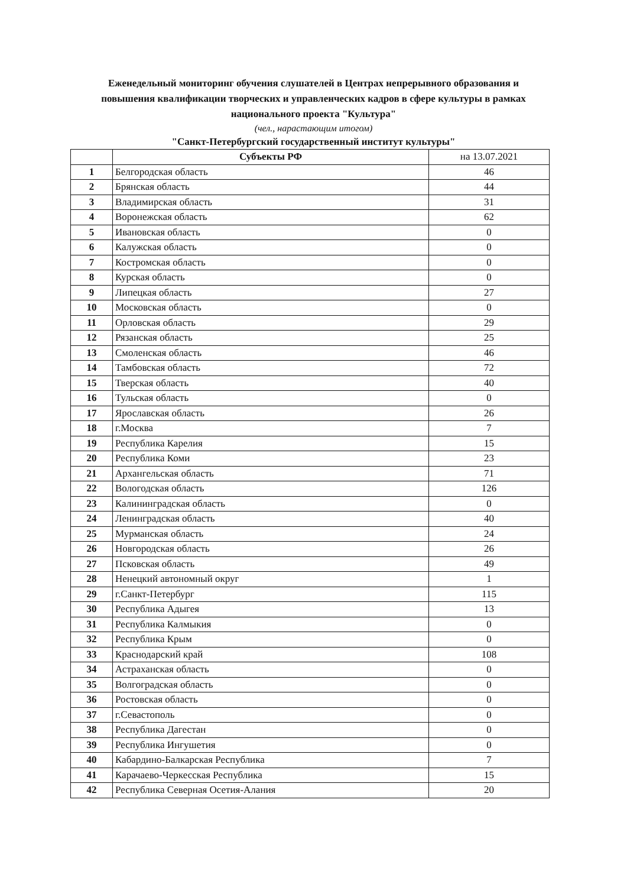Еженедельный мониторинг обучения слушателей в Центрах непрерывного образования и повышения квалификации творческих и управленческих кадров в сфере культуры в рамках национального проекта "Культура"
(чел., нарастающим итогом)
"Санкт-Петербургский государственный институт культуры"
| | Субъекты РФ | на 13.07.2021 |
| --- | --- | --- |
| 1 | Белгородская область | 46 |
| 2 | Брянская область | 44 |
| 3 | Владимирская область | 31 |
| 4 | Воронежская область | 62 |
| 5 | Ивановская область | 0 |
| 6 | Калужская область | 0 |
| 7 | Костромская область | 0 |
| 8 | Курская область | 0 |
| 9 | Липецкая область | 27 |
| 10 | Московская область | 0 |
| 11 | Орловская область | 29 |
| 12 | Рязанская область | 25 |
| 13 | Смоленская область | 46 |
| 14 | Тамбовская область | 72 |
| 15 | Тверская область | 40 |
| 16 | Тульская область | 0 |
| 17 | Ярославская область | 26 |
| 18 | г.Москва | 7 |
| 19 | Республика Карелия | 15 |
| 20 | Республика Коми | 23 |
| 21 | Архангельская область | 71 |
| 22 | Вологодская область | 126 |
| 23 | Калининградская область | 0 |
| 24 | Ленинградская область | 40 |
| 25 | Мурманская область | 24 |
| 26 | Новгородская область | 26 |
| 27 | Псковская область | 49 |
| 28 | Ненецкий автономный округ | 1 |
| 29 | г.Санкт-Петербург | 115 |
| 30 | Республика Адыгея | 13 |
| 31 | Республика Калмыкия | 0 |
| 32 | Республика Крым | 0 |
| 33 | Краснодарский край | 108 |
| 34 | Астраханская область | 0 |
| 35 | Волгоградская область | 0 |
| 36 | Ростовская область | 0 |
| 37 | г.Севастополь | 0 |
| 38 | Республика Дагестан | 0 |
| 39 | Республика Ингушетия | 0 |
| 40 | Кабардино-Балкарская Республика | 7 |
| 41 | Карачаево-Черкесская Республика | 15 |
| 42 | Республика Северная Осетия-Алания | 20 |